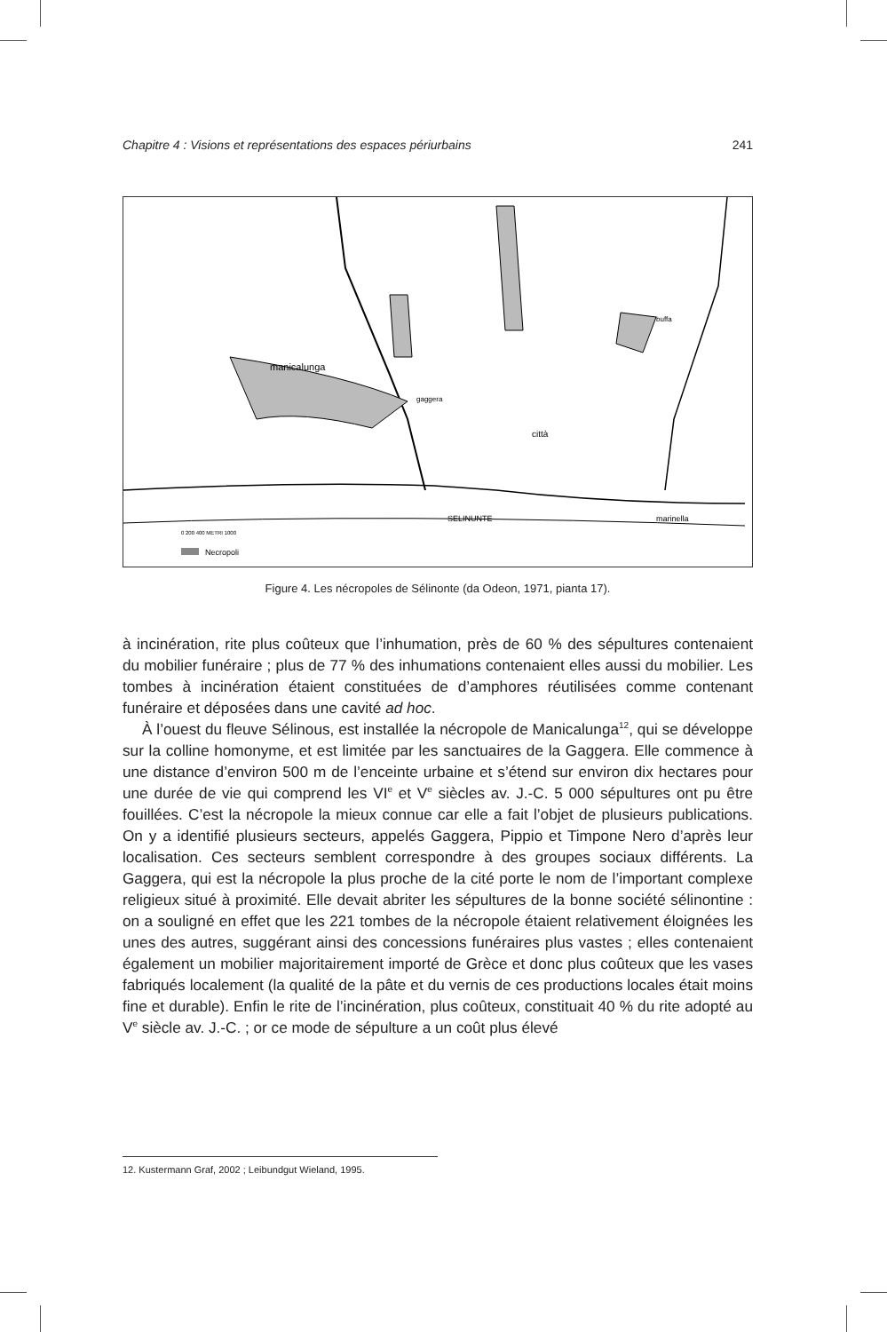Chapitre 4 : Visions et représentations des espaces périurbains 241
manicalunga
città
SELINUNTE
marinella
gaggera
buffa
Necropoli
0 200 400 METRI 1000
Figure 4. Les nécropoles de Sélinonte (da Odeon, 1971, pianta 17).
à incinération, rite plus coûteux que l’inhumation, près de 60 % des sépultures contenaient du mobilier funéraire ; plus de 77 % des inhumations contenaient elles aussi du mobilier. Les tombes à incinération étaient constituées de d’amphores réutilisées comme contenant funéraire et déposées dans une cavité ad hoc.
À l’ouest du fleuve Sélinous, est installée la nécropole de Manicalunga<sup>12</sup>, qui se développe sur la colline homonyme, et est limitée par les sanctuaires de la Gaggera. Elle commence à une distance d’environ 500 m de l’enceinte urbaine et s’étend sur environ dix hectares pour une durée de vie qui comprend les VI<sup>e</sup> et V<sup>e</sup> siècles av. J.-C. 5 000 sépultures ont pu être fouillées. C’est la nécropole la mieux connue car elle a fait l’objet de plusieurs publications. On y a identifié plusieurs secteurs, appelés Gaggera, Pippio et Timpone Nero d’après leur localisation. Ces secteurs semblent correspondre à des groupes sociaux différents. La Gaggera, qui est la nécropole la plus proche de la cité porte le nom de l’important complexe religieux situé à proximité. Elle devait abriter les sépultures de la bonne société sélinontine : on a souligné en effet que les 221 tombes de la nécropole étaient relativement éloignées les unes des autres, suggérant ainsi des concessions funéraires plus vastes ; elles contenaient également un mobilier majoritairement importé de Grèce et donc plus coûteux que les vases fabriqués localement (la qualité de la pâte et du vernis de ces productions locales était moins fine et durable). Enfin le rite de l’incinération, plus coûteux, constituait 40 % du rite adopté au V<sup>e</sup> siècle av. J.-C. ; or ce mode de sépulture a un coût plus élevé
12. Kustermann Graf, 2002 ; Leibundgut Wieland, 1995.